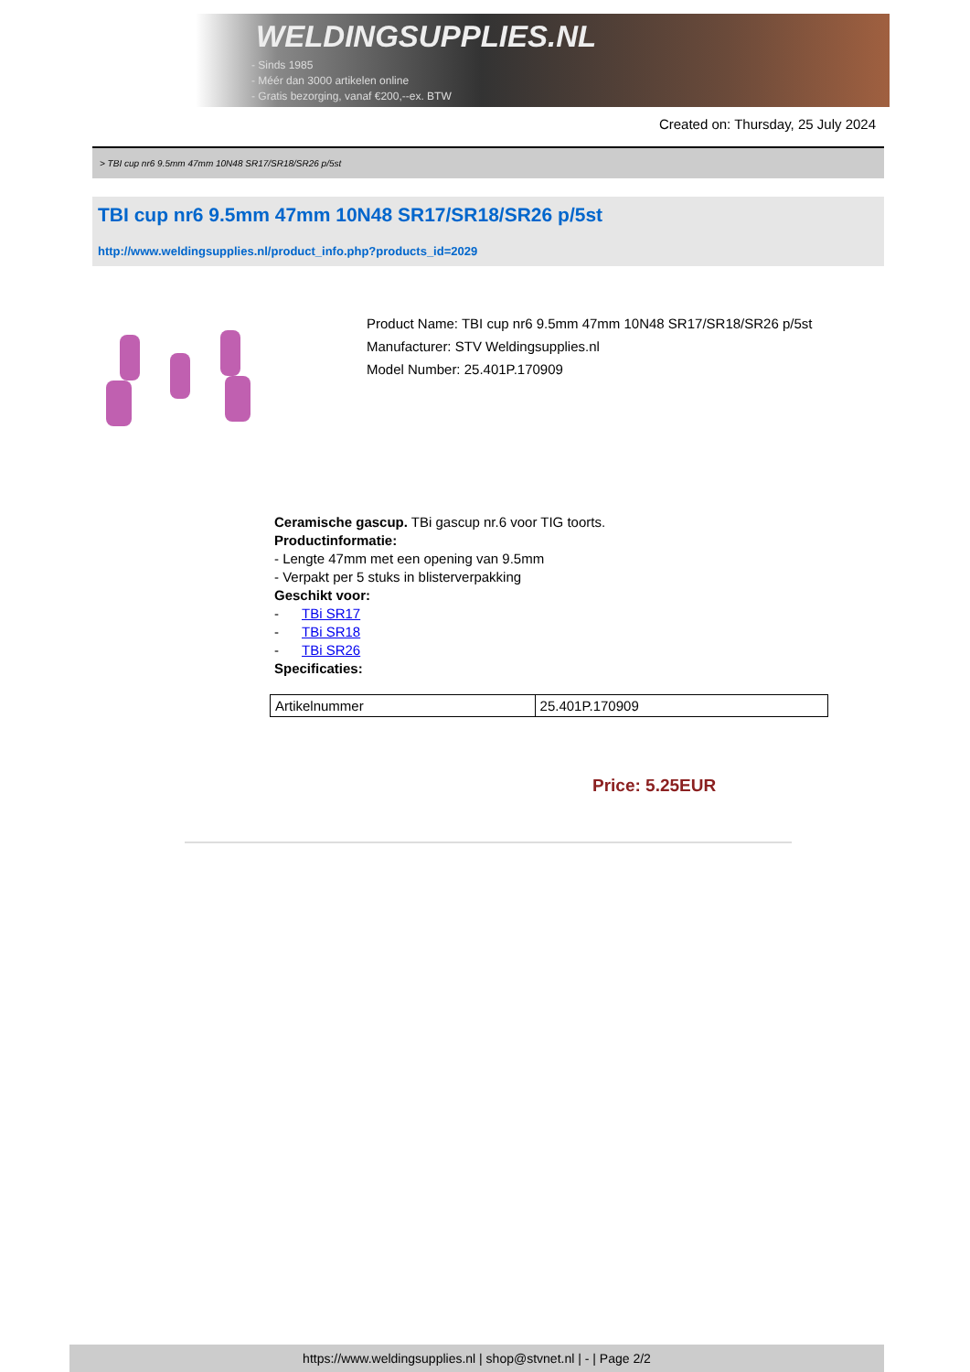WELDINGSUPPLIES.NL
- Sinds 1985
- Méér dan 3000 artikelen online
- Gratis bezorging, vanaf €200,--ex. BTW
Created on: Thursday, 25 July 2024
> TBI cup nr6 9.5mm 47mm 10N48 SR17/SR18/SR26 p/5st
TBI cup nr6 9.5mm 47mm 10N48 SR17/SR18/SR26 p/5st
http://www.weldingsupplies.nl/product_info.php?products_id=2029
Product Name: TBI cup nr6 9.5mm 47mm 10N48 SR17/SR18/SR26 p/5st
Manufacturer: STV Weldingsupplies.nl
Model Number: 25.401P.170909
Ceramische gascup. TBi gascup nr.6 voor TIG toorts.
Productinformatie:
- Lengte 47mm met een opening van 9.5mm
- Verpakt per 5 stuks in blisterverpakking
Geschikt voor:
- TBi SR17
- TBi SR18
- TBi SR26
Specificaties:
| Artikelnummer | 25.401P.170909 |
Price: 5.25EUR
https://www.weldingsupplies.nl | shop@stvnet.nl | - | Page 2/2